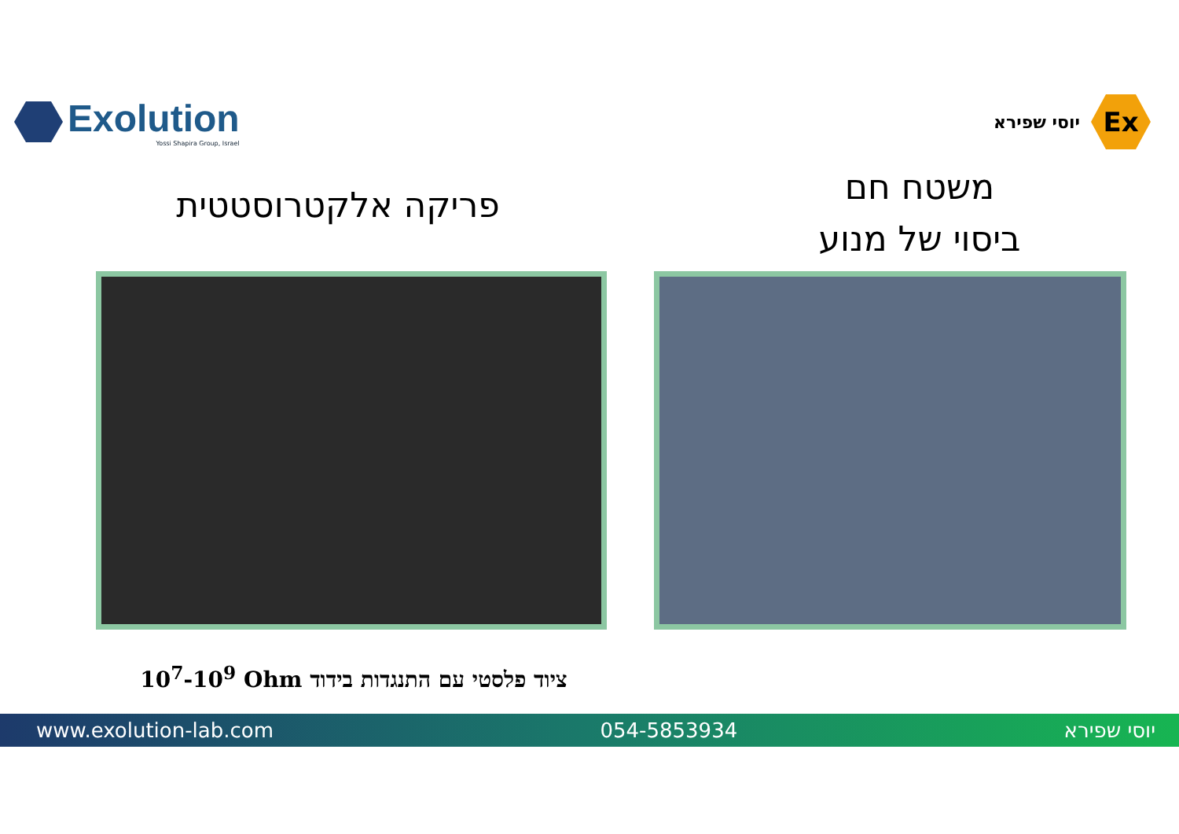Exolution
Yossi Shapira Group, Israel
יוסי שפירא
Ex
פריקה אלקטרוסטטית
משטח חם
ביסוי של מנוע
10<sup>7</sup>-10<sup>9</sup> Ohm ציוד פלסטי עם התנגדות בידוד
www.exolution-lab.com 054-5853934 יוסי שפירא